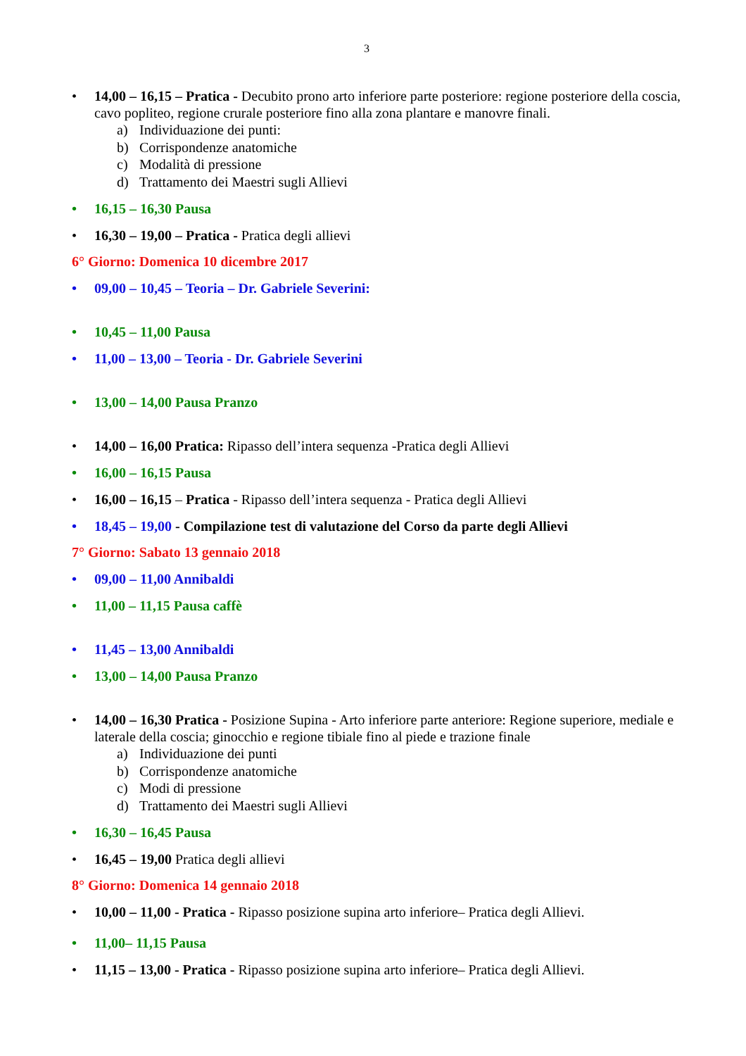3
• 14,00 – 16,15 – Pratica - Decubito prono arto inferiore parte posteriore: regione posteriore della coscia, cavo popliteo, regione crurale posteriore fino alla zona plantare e manovre finali.
a) Individuazione dei punti:
b) Corrispondenze anatomiche
c) Modalità di pressione
d) Trattamento dei Maestri sugli Allievi
• 16,15 – 16,30 Pausa
• 16,30 – 19,00 – Pratica - Pratica degli allievi
6° Giorno: Domenica 10 dicembre 2017
• 09,00 – 10,45 – Teoria – Dr. Gabriele Severini:
• 10,45 – 11,00 Pausa
• 11,00 – 13,00 – Teoria - Dr. Gabriele Severini
• 13,00 – 14,00 Pausa Pranzo
• 14,00 – 16,00 Pratica: Ripasso dell’intera sequenza -Pratica degli Allievi
• 16,00 – 16,15 Pausa
• 16,00 – 16,15 – Pratica - Ripasso dell’intera sequenza - Pratica degli Allievi
• 18,45 – 19,00 - Compilazione test di valutazione del Corso da parte degli Allievi
7° Giorno: Sabato 13 gennaio 2018
• 09,00 – 11,00 Annibaldi
• 11,00 – 11,15 Pausa caffè
• 11,45 – 13,00 Annibaldi
• 13,00 – 14,00 Pausa Pranzo
• 14,00 – 16,30 Pratica - Posizione Supina - Arto inferiore parte anteriore: Regione superiore, mediale e laterale della coscia; ginocchio e regione tibiale fino al piede e trazione finale
a) Individuazione dei punti
b) Corrispondenze anatomiche
c) Modi di pressione
d) Trattamento dei Maestri sugli Allievi
• 16,30 – 16,45 Pausa
• 16,45 – 19,00 Pratica degli allievi
8° Giorno: Domenica 14 gennaio 2018
• 10,00 – 11,00 - Pratica - Ripasso posizione supina arto inferiore– Pratica degli Allievi.
• 11,00– 11,15 Pausa
• 11,15 – 13,00 - Pratica - Ripasso posizione supina arto inferiore– Pratica degli Allievi.